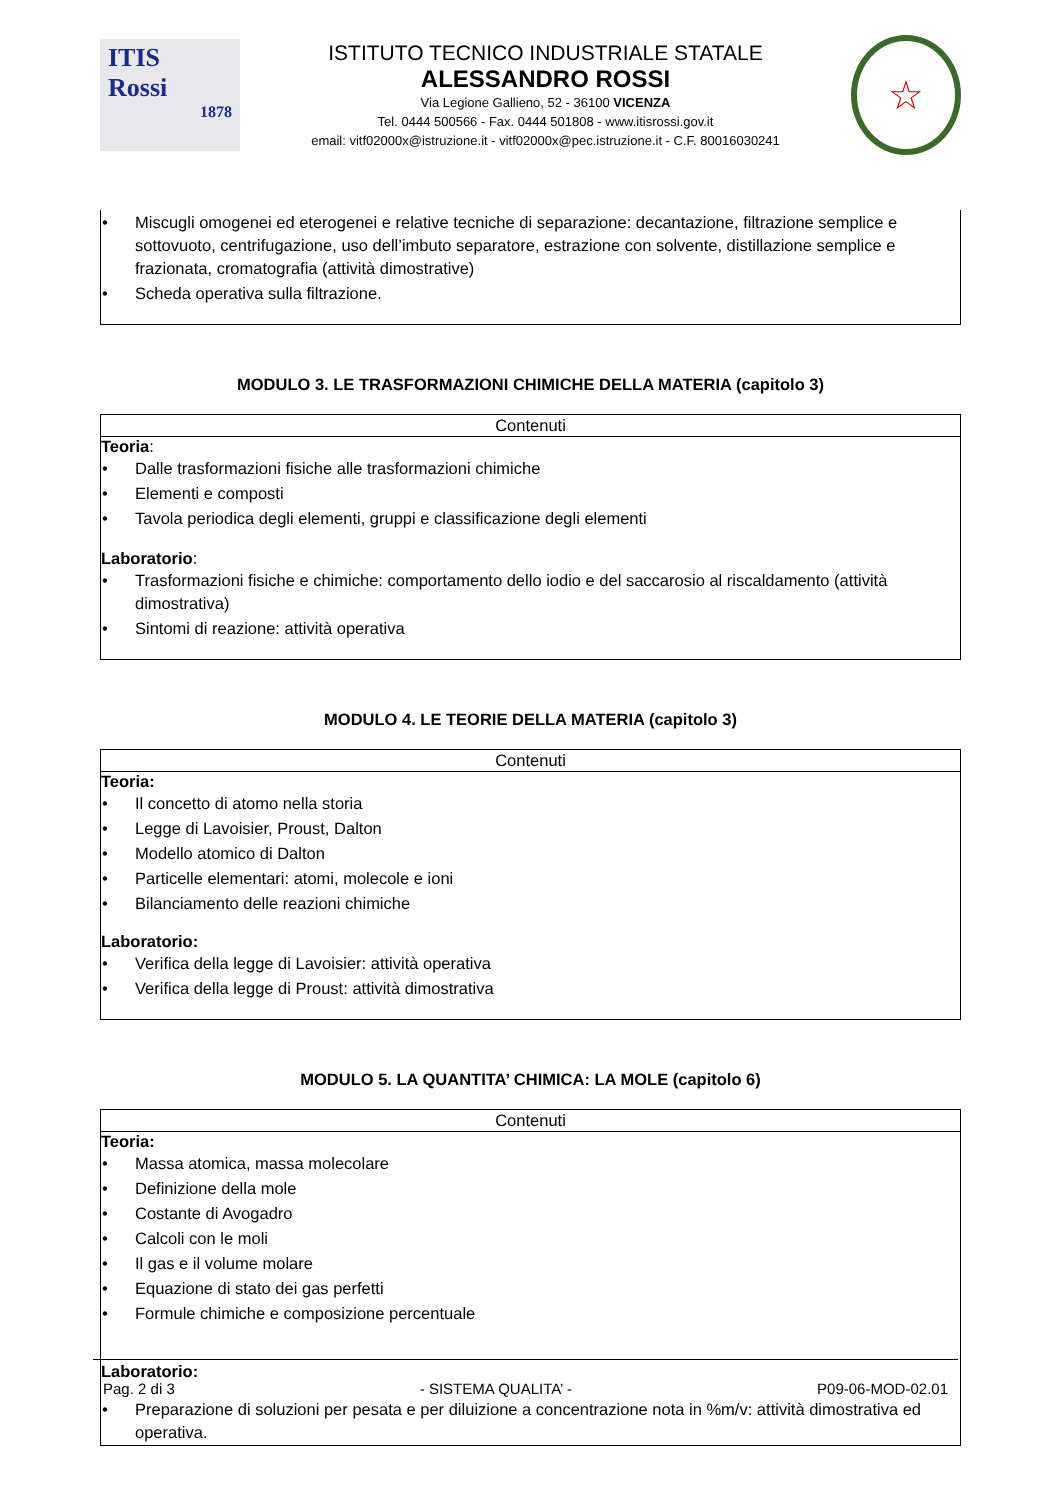ITIS
Rossi
1878
ISTITUTO TECNICO INDUSTRIALE STATALE
ALESSANDRO ROSSI
Via Legione Gallieno, 52 - 36100 VICENZA
Tel. 0444 500566 - Fax. 0444 501808 - www.itisrossi.gov.it
email: vitf02000x@istruzione.it - vitf02000x@pec.istruzione.it - C.F. 80016030241
☆
• Miscugli omogenei ed eterogenei e relative tecniche di separazione: decantazione, filtrazione semplice e sottovuoto, centrifugazione, uso dell’imbuto separatore, estrazione con solvente, distillazione semplice e frazionata, cromatografia (attività dimostrative)
• Scheda operativa sulla filtrazione.
MODULO 3. LE TRASFORMAZIONI CHIMICHE DELLA MATERIA (capitolo 3)
Contenuti
Teoria:
• Dalle trasformazioni fisiche alle trasformazioni chimiche
• Elementi e composti
• Tavola periodica degli elementi, gruppi e classificazione degli elementi
Laboratorio:
• Trasformazioni fisiche e chimiche: comportamento dello iodio e del saccarosio al riscaldamento (attività dimostrativa)
• Sintomi di reazione: attività operativa
MODULO 4. LE TEORIE DELLA MATERIA (capitolo 3)
Contenuti
Teoria:
• Il concetto di atomo nella storia
• Legge di Lavoisier, Proust, Dalton
• Modello atomico di Dalton
• Particelle elementari: atomi, molecole e ioni
• Bilanciamento delle reazioni chimiche
Laboratorio:
• Verifica della legge di Lavoisier: attività operativa
• Verifica della legge di Proust: attività dimostrativa
MODULO 5. LA QUANTITA’ CHIMICA: LA MOLE (capitolo 6)
Contenuti
Teoria:
• Massa atomica, massa molecolare
• Definizione della mole
• Costante di Avogadro
• Calcoli con le moli
• Il gas e il volume molare
• Equazione di stato dei gas perfetti
• Formule chimiche e composizione percentuale
Laboratorio:
• Preparazione di soluzioni per pesata e per diluizione a concentrazione nota in %m/v: attività dimostrativa ed operativa.
Pag. 2 di 3 - SISTEMA QUALITA’ - P09-06-MOD-02.01